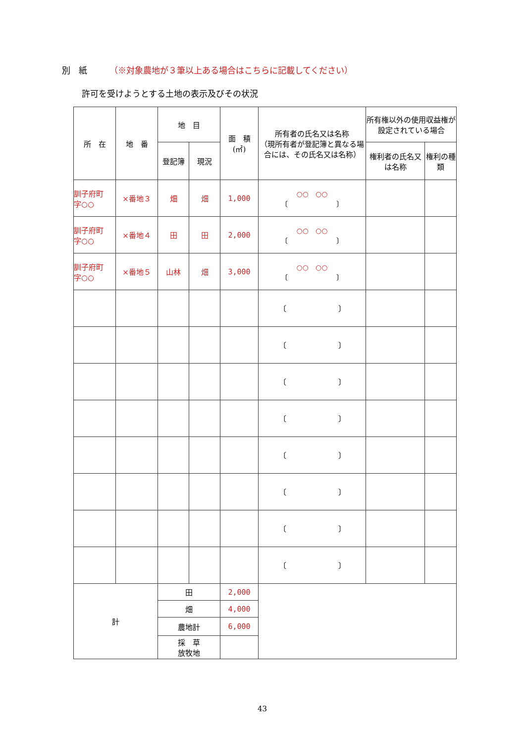別　紙 （※対象農地が３筆以上ある場合はこちらに記載してください）
許可を受けようとする土地の表示及びその状況
| 所 在 | 地 番 | 地 目 | | 面 積 (㎡) | 所有者の氏名又は名称 （現所有者が登記簿と異なる場合には、その氏名又は名称） | 所有権以外の使用収益権が設定されている場合 | |
| --- | --- | --- | --- | --- | --- | --- | --- |
| | | 登記簿 | 現況 | | | 権利者の氏名又は名称 | 権利の種類 |
| 訓子府町 字○○ | ×番地３ | 畑 | 畑 | 1,000 | ○○ ○○ 〔 〕 | | |
| 訓子府町 字○○ | ×番地４ | 田 | 田 | 2,000 | ○○ ○○ 〔 〕 | | |
| 訓子府町 字○○ | ×番地５ | 山林 | 畑 | 3,000 | ○○ ○○ 〔 〕 | | |
| | | | | | 〔 〕 | | |
| | | | | | 〔 〕 | | |
| | | | | | 〔 〕 | | |
| | | | | | 〔 〕 | | |
| | | | | | 〔 〕 | | |
| | | | | | 〔 〕 | | |
| | | | | | 〔 〕 | | |
| | | | | | 〔 〕 | | |
| 計 | | 田 | | 2,000 | | | |
| | | 畑 | | 4,000 | | | |
| | | 農地計 | | 6,000 | | | |
| | | 採 草 放牧地 | | | | | |
43